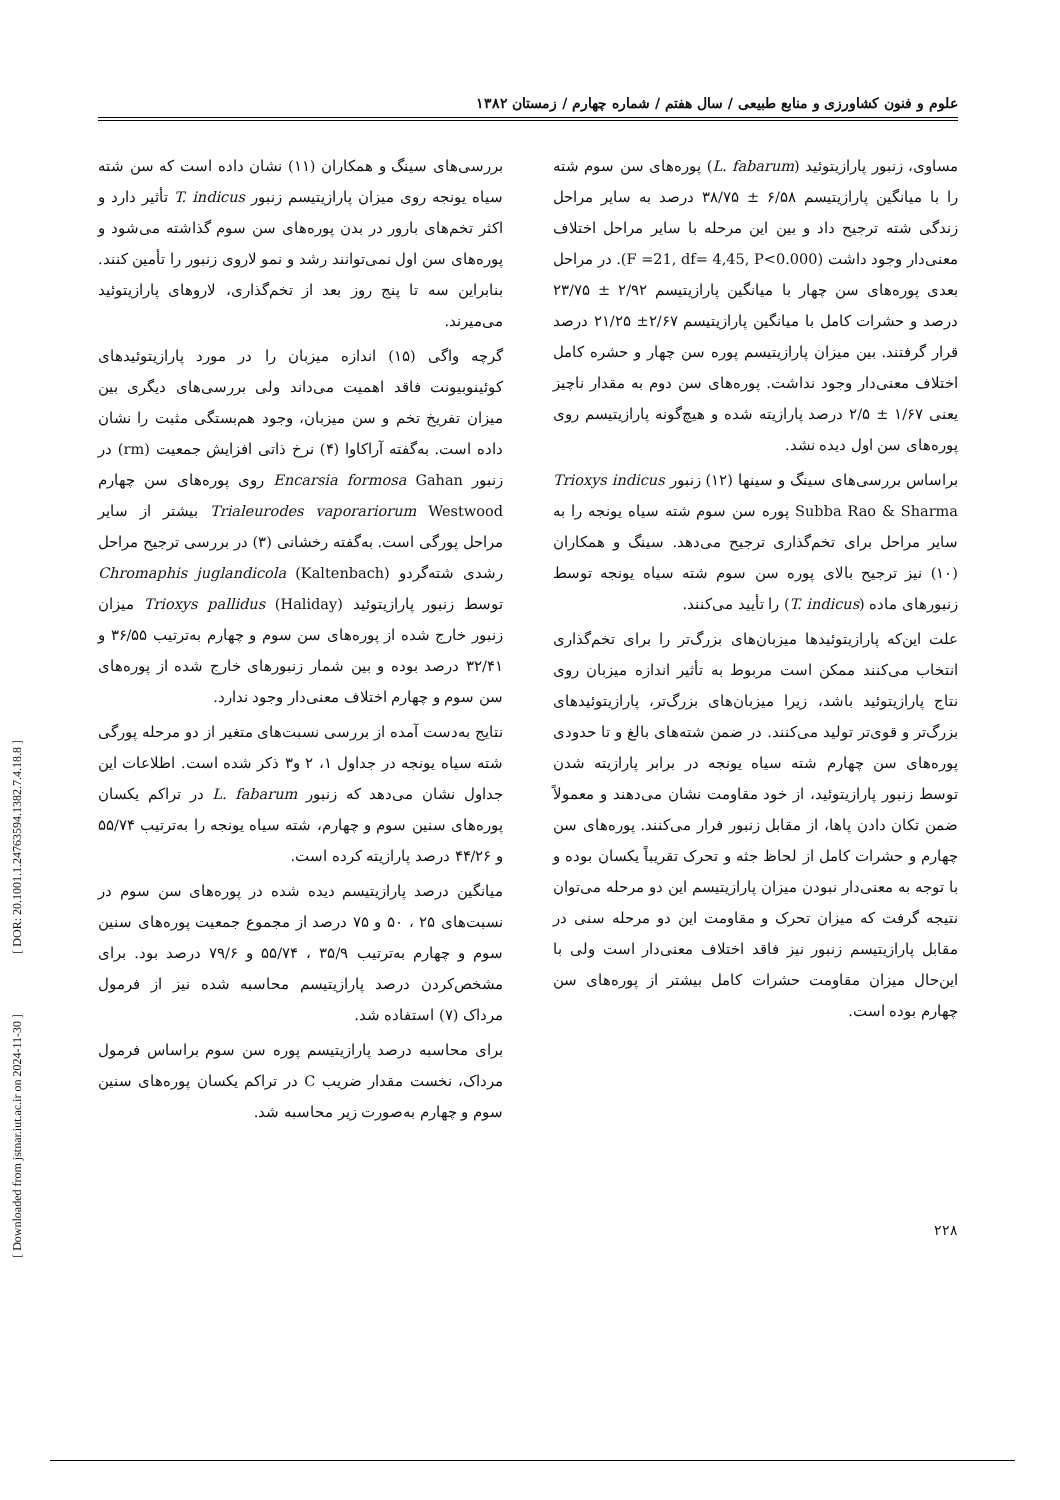علوم و فنون کشاورزی و منابع طبیعی / سال هفتم / شماره چهارم / زمستان ۱۳۸۲
مساوی، زنبور پارازیتوئید (L. fabarum) پوره‌های سن سوم شته را با میانگین پارازیتیسم ۶/۵۸ ± ۳۸/۷۵ درصد به سایر مراحل زندگی شته ترجیح داد و بین این مرحله با سایر مراحل اختلاف معنی‌دار وجود داشت (F =21, df= 4,45, P<0.000). در مراحل بعدی پوره‌های سن چهار با میانگین پارازیتیسم ۲/۹۲ ± ۲۳/۷۵ درصد و حشرات کامل با میانگین پارازیتیسم ۲/۶۷± ۲۱/۲۵ درصد قرار گرفتند. بین میزان پارازیتیسم پوره سن چهار و حشره کامل اختلاف معنی‌دار وجود نداشت. پوره‌های سن دوم به مقدار ناچیز یعنی ۱/۶۷ ± ۲/۵ درصد پارازیته شده و هیچ‌گونه پارازیتیسم روی پوره‌های سن اول دیده نشد.
براساس بررسی‌های سینگ و سینها (۱۲) زنبور Trioxys indicus Subba Rao & Sharma پوره سن سوم شته سیاه یونجه را به سایر مراحل برای تخم‌گذاری ترجیح می‌دهد. سینگ و همکاران (۱۰) نیز ترجیح بالای پوره سن سوم شته سیاه یونجه توسط زنبورهای ماده (T. indicus) را تأیید می‌کنند.
علت این‌که پارازیتوئیدها میزبان‌های بزرگ‌تر را برای تخم‌گذاری انتخاب می‌کنند ممکن است مربوط به تأثیر اندازه میزبان روی نتاج پارازیتوئید باشد، زیرا میزبان‌های بزرگ‌تر، پارازیتوئیدهای بزرگ‌تر و قوی‌تر تولید می‌کنند. در ضمن شته‌های بالغ و تا حدودی پوره‌های سن چهارم شته سیاه یونجه در برابر پارازیته شدن توسط زنبور پارازیتوئید، از خود مقاومت نشان می‌دهند و معمولاً ضمن تکان دادن پاها، از مقابل زنبور فرار می‌کنند. پوره‌های سن چهارم و حشرات کامل از لحاظ جثه و تحرک تقریباً یکسان بوده و با توجه به معنی‌دار نبودن میزان پارازیتیسم این دو مرحله می‌توان نتیجه گرفت که میزان تحرک و مقاومت این دو مرحله سنی در مقابل پارازیتیسم زنبور نیز فاقد اختلاف معنی‌دار است ولی با این‌حال میزان مقاومت حشرات کامل بیشتر از پوره‌های سن چهارم بوده است.
بررسی‌های سینگ و همکاران (۱۱) نشان داده است که سن شته سیاه یونجه روی میزان پارازیتیسم زنبور T. indicus تأثیر دارد و اکثر تخم‌های بارور در بدن پوره‌های سن سوم گذاشته می‌شود و پوره‌های سن اول نمی‌توانند رشد و نمو لاروی زنبور را تأمین کنند. بنابراین سه تا پنج روز بعد از تخم‌گذاری، لاروهای پارازیتوئید می‌میرند.
گرچه واگی (۱۵) اندازه میزبان را در مورد پارازیتوئیدهای کوئینوبیونت فاقد اهمیت می‌داند ولی بررسی‌های دیگری بین میزان تفریخ تخم و سن میزبان، وجود هم‌بستگی مثبت را نشان داده است. به‌گفته آراکاوا (۴) نرخ ذاتی افزایش جمعیت (rm) در زنبور Encarsia formosa Gahan روی پوره‌های سن چهارم Trialeurodes vaporariorum Westwood بیشتر از سایر مراحل پورگی است. به‌گفته رخشانی (۳) در بررسی ترجیح مراحل رشدی شته‌گردو Chromaphis juglandicola (Kaltenbach) توسط زنبور پارازیتوئید Trioxys pallidus (Haliday) میزان زنبور خارج شده از پوره‌های سن سوم و چهارم به‌ترتیب ۳۶/۵۵ و ۳۲/۴۱ درصد بوده و بین شمار زنبورهای خارج شده از پوره‌های سن سوم و چهارم اختلاف معنی‌دار وجود ندارد.
نتایج به‌دست آمده از بررسی نسبت‌های متغیر از دو مرحله پورگی شته سیاه یونجه در جداول ۱، ۲ و۳ ذکر شده است. اطلاعات این جداول نشان می‌دهد که زنبور L. fabarum در تراکم یکسان پوره‌های سنین سوم و چهارم، شته سیاه یونجه را به‌ترتیب ۵۵/۷۴ و ۴۴/۲۶ درصد پارازیته کرده است.
میانگین درصد پارازیتیسم دیده شده در پوره‌های سن سوم در نسبت‌های ۲۵ ، ۵۰ و ۷۵ درصد از مجموع جمعیت پوره‌های سنین سوم و چهارم به‌ترتیب ۳۵/۹ ، ۵۵/۷۴ و ۷۹/۶ درصد بود. برای مشخص‌کردن درصد پارازیتیسم محاسبه شده نیز از فرمول مرداک (۷) استفاده شد.
برای محاسبه درصد پارازیتیسم پوره سن سوم براساس فرمول مرداک، نخست مقدار ضریب C در تراکم یکسان پوره‌های سنین سوم و چهارم به‌صورت زیر محاسبه شد.
۲۲۸
[ DOR: 20.1001.1.24763594.1382.7.4.18.8 ]
[ Downloaded from jstnar.iut.ac.ir on 2024-11-30 ]